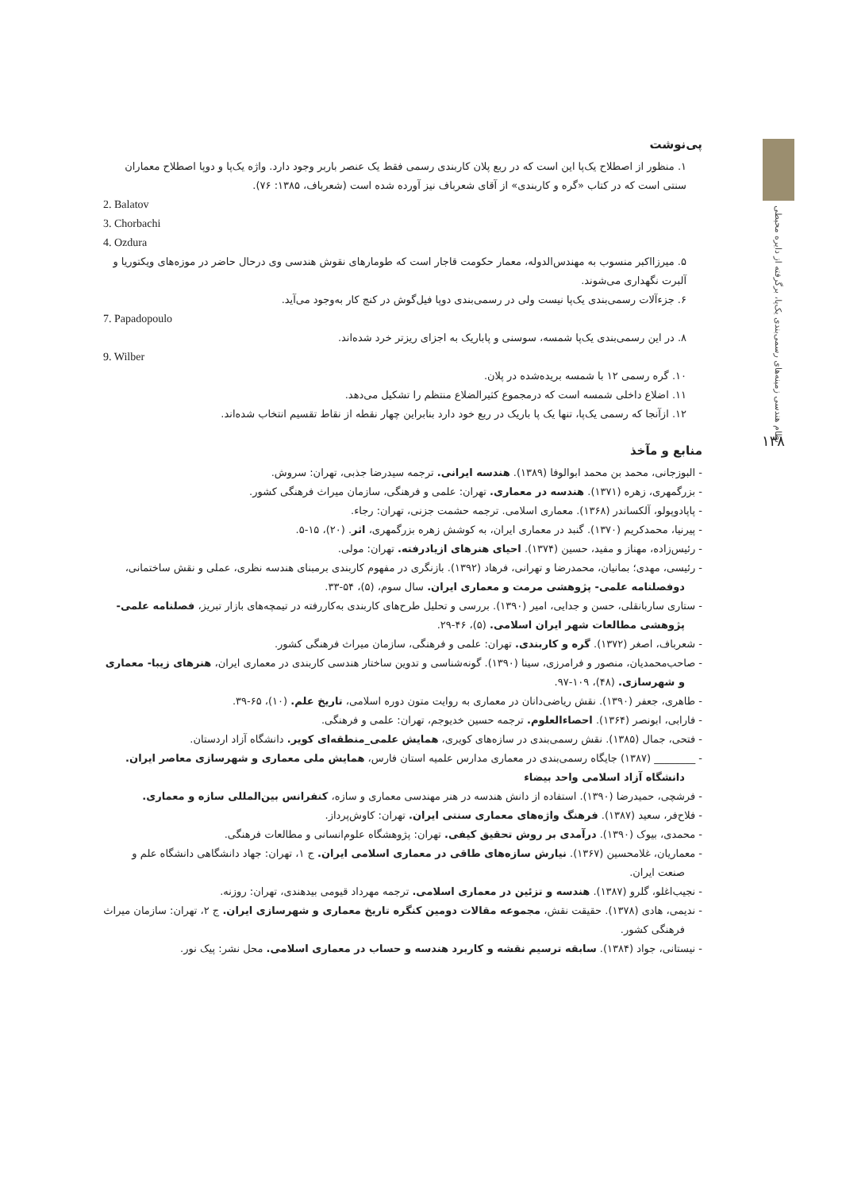نظام هندسی زمینه‌های رسمی‌بندی یک‌پا، برگرفته از دایره محیطی
۱۳۸
پی‌نوشت
۱. منظور از اصطلاح یک‌پا این است که در ربع پلان کاربندی رسمی فقط یک عنصر باربر وجود دارد. واژه یک‌پا و دوپا اصطلاح معماران سنتی است که در کتاب «گره و کاربندی» از آقای شعرباف نیز آورده شده است (شعرباف، ۱۳۸۵: ۷۶).
2. Balatov
3. Chorbachi
4. Ozdura
۵. میرزااکبر منسوب به مهندس‌الدوله، معمار حکومت قاجار است که طومارهای نقوش هندسی وی درحال حاضر در موزه‌های ویکتوریا و آلبرت نگهداری می‌شوند.
۶. جزء‌آلات رسمی‌بندی یک‌پا نیست ولی در رسمی‌بندی دوپا فیل‌گوش در کنج کار به‌وجود می‌آید.
7. Papadopoulo
۸. در این رسمی‌بندی یک‌پا شمسه، سوسنی و پاباریک به اجزای ریزتر خرد شده‌اند.
9. Wilber
۱۰. گره رسمی ۱۲ با شمسه بریده‌شده در پلان.
۱۱. اضلاع داخلی شمسه است که درمجموع کثیرالضلاع منتظم را تشکیل می‌دهد.
۱۲. ازآنجا که رسمی یک‌پا، تنها یک پا باریک در ربع خود دارد بنابراین چهار نقطه از نقاط تقسیم انتخاب شده‌اند.
منابع و مآخذ
- البوزجانی، محمد بن محمد ابوالوفا (۱۳۸۹). هندسه ایرانی. ترجمه سیدرضا جذبی، تهران: سروش.
- بزرگمهری، زهره (۱۳۷۱). هندسه در معماری. تهران: علمی و فرهنگی، سازمان میراث فرهنگی کشور.
- پاپادوپولو، آلکساندر (۱۳۶۸). معماری اسلامی. ترجمه حشمت جزنی، تهران: رجاء.
- پیرنیا، محمدکریم (۱۳۷۰). گنبد در معماری ایران، به کوشش زهره بزرگمهری، اثر. (۲۰)، ۱۵-۵.
- رئیس‌زاده، مهناز و مفید، حسین (۱۳۷۴). احیای هنرهای ازیادرفته. تهران: مولی.
- رئیسی، مهدی؛ بمانیان، محمدرضا و تهرانی، فرهاد (۱۳۹۲). بازنگری در مفهوم کاربندی برمبنای هندسه نظری، عملی و نقش ساختمانی، دوفصلنامه علمی- پژوهشی مرمت و معماری ایران. سال سوم، (۵)، ۵۴-۳۳.
- ستاری ساربانقلی، حسن و جدایی، امیر (۱۳۹۰). بررسی و تحلیل طرح‌های کاربندی به‌کاررفته در تیمچه‌های بازار تبریز، فصلنامه علمی- پژوهشی مطالعات شهر ایران اسلامی. (۵)، ۴۶-۲۹.
- شعرباف، اصغر (۱۳۷۲). گره و کاربندی. تهران: علمی و فرهنگی، سازمان میراث فرهنگی کشور.
- صاحب‌محمدیان، منصور و فرامرزی، سینا (۱۳۹۰). گونه‌شناسی و تدوین ساختار هندسی کاربندی در معماری ایران، هنرهای زیبا- معماری و شهرسازی. (۴۸)، ۱۰۹-۹۷.
- طاهری، جعفر (۱۳۹۰). نقش ریاضی‌دانان در معماری به روایت متون دوره اسلامی، تاریخ علم. (۱۰)، ۶۵-۳۹.
- فارابی، ابونصر (۱۳۶۴). احصاءالعلوم. ترجمه حسین خدیوجم، تهران: علمی و فرهنگی.
- فتحی، جمال (۱۳۸۵). نقش رسمی‌بندی در سازه‌های کویری، همایش علمی_منطقه‌ای کویر. دانشگاه آزاد اردستان.
- ________ (۱۳۸۷) جایگاه رسمی‌بندی در معماری مدارس علمیه استان فارس، همایش ملی معماری و شهرسازی معاصر ایران. دانشگاه آزاد اسلامی واحد بیضاء
- فرشچی، حمیدرضا (۱۳۹۰). استفاده از دانش هندسه در هنر مهندسی معماری و سازه، کنفرانس بین‌المللی سازه و معماری.
- فلاح‌فر، سعید (۱۳۸۷). فرهنگ واژه‌های معماری سنتی ایران. تهران: کاوش‌پرداز.
- محمدی، بیوک (۱۳۹۰). درآمدی بر روش تحقیق کیفی. تهران: پژوهشگاه علوم‌انسانی و مطالعات فرهنگی.
- معماریان، غلامحسین (۱۳۶۷). نیارش سازه‌های طاقی در معماری اسلامی ایران. ج ۱، تهران: جهاد دانشگاهی دانشگاه علم و صنعت ایران.
- نجیب‌اغلو، گلرو (۱۳۸۷). هندسه و تزئین در معماری اسلامی. ترجمه مهرداد قیومی بیدهندی، تهران: روزنه.
- ندیمی، هادی (۱۳۷۸). حقیقت نقش، مجموعه مقالات دومین کنگره تاریخ معماری و شهرسازی ایران. ج ۲، تهران: سازمان میراث فرهنگی کشور.
- نیستانی، جواد (۱۳۸۴). سابقه ترسیم نقشه و کاربرد هندسه و حساب در معماری اسلامی. محل نشر: پیک نور.